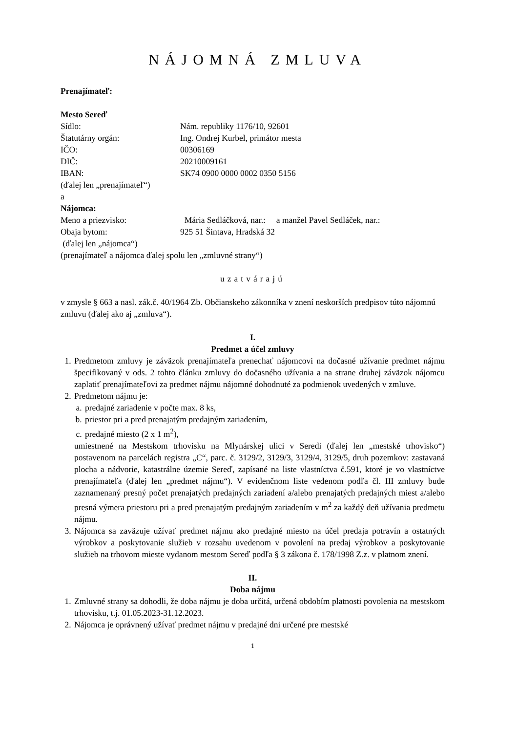NÁJOMNÁ ZMLUVA
Prenajímateľ:
Mesto Sereď
Sídlo: Nám. republiky 1176/10, 92601
Štatutárny orgán: Ing. Ondrej Kurbel, primátor mesta
IČO: 00306169
DIČ: 20210009161
IBAN: SK74 0900 0000 0002 0350 5156
(ďalej len „prenajímateľ“)
a
Nájomca:
Meno a priezvisko: Mária Sedláčková, nar.: a manžel Pavel Sedláček, nar.:
Obaja bytom: 925 51 Šintava, Hradská 32
(ďalej len „nájomca“)
(prenajímateľ a nájomca ďalej spolu len „zmluvné strany“)
uzatvárajú
v zmysle § 663 a nasl. zák.č. 40/1964 Zb. Občianskeho zákonníka v znení neskorších predpisov túto nájomnú zmluvu (ďalej ako aj „zmluva“).
I.
Predmet a účel zmluvy
1. Predmetom zmluvy je záväzok prenajímateľa prenechať nájomcovi na dočasné užívanie predmet nájmu špecifikovaný v ods. 2 tohto článku zmluvy do dočasného užívania a na strane druhej záväzok nájomcu zaplatiť prenajímateľovi za predmet nájmu nájomné dohodnuté za podmienok uvedených v zmluve.
2. Predmetom nájmu je:
a. predajné zariadenie v počte max. 8 ks,
b. priestor pri a pred prenajatým predajným zariadením,
c. predajné miesto (2 x 1 m<sup>2</sup>),
umiestnené na Mestskom trhovisku na Mlynárskej ulici v Seredi (ďalej len „mestské trhovisko“) postavenom na parcelách registra „C“, parc. č. 3129/2, 3129/3, 3129/4, 3129/5, druh pozemkov: zastavaná plocha a nádvorie, katastrálne územie Sereď, zapísané na liste vlastníctva č.591, ktoré je vo vlastníctve prenajímateľa (ďalej len „predmet nájmu“). V evidenčnom liste vedenom podľa čl. III zmluvy bude zaznamenaný presný počet prenajatých predajných zariadení a/alebo prenajatých predajných miest a/alebo presná výmera priestoru pri a pred prenajatým predajným zariadením v m<sup>2</sup> za každý deň užívania predmetu nájmu.
3. Nájomca sa zaväzuje užívať predmet nájmu ako predajné miesto na účel predaja potravín a ostatných výrobkov a poskytovanie služieb v rozsahu uvedenom v povolení na predaj výrobkov a poskytovanie služieb na trhovom mieste vydanom mestom Sereď podľa § 3 zákona č. 178/1998 Z.z. v platnom znení.
II.
Doba nájmu
1. Zmluvné strany sa dohodli, že doba nájmu je doba určitá, určená obdobím platnosti povolenia na mestskom trhovisku, t.j. 01.05.2023-31.12.2023.
2. Nájomca je oprávnený užívať predmet nájmu v predajné dni určené pre mestské
1